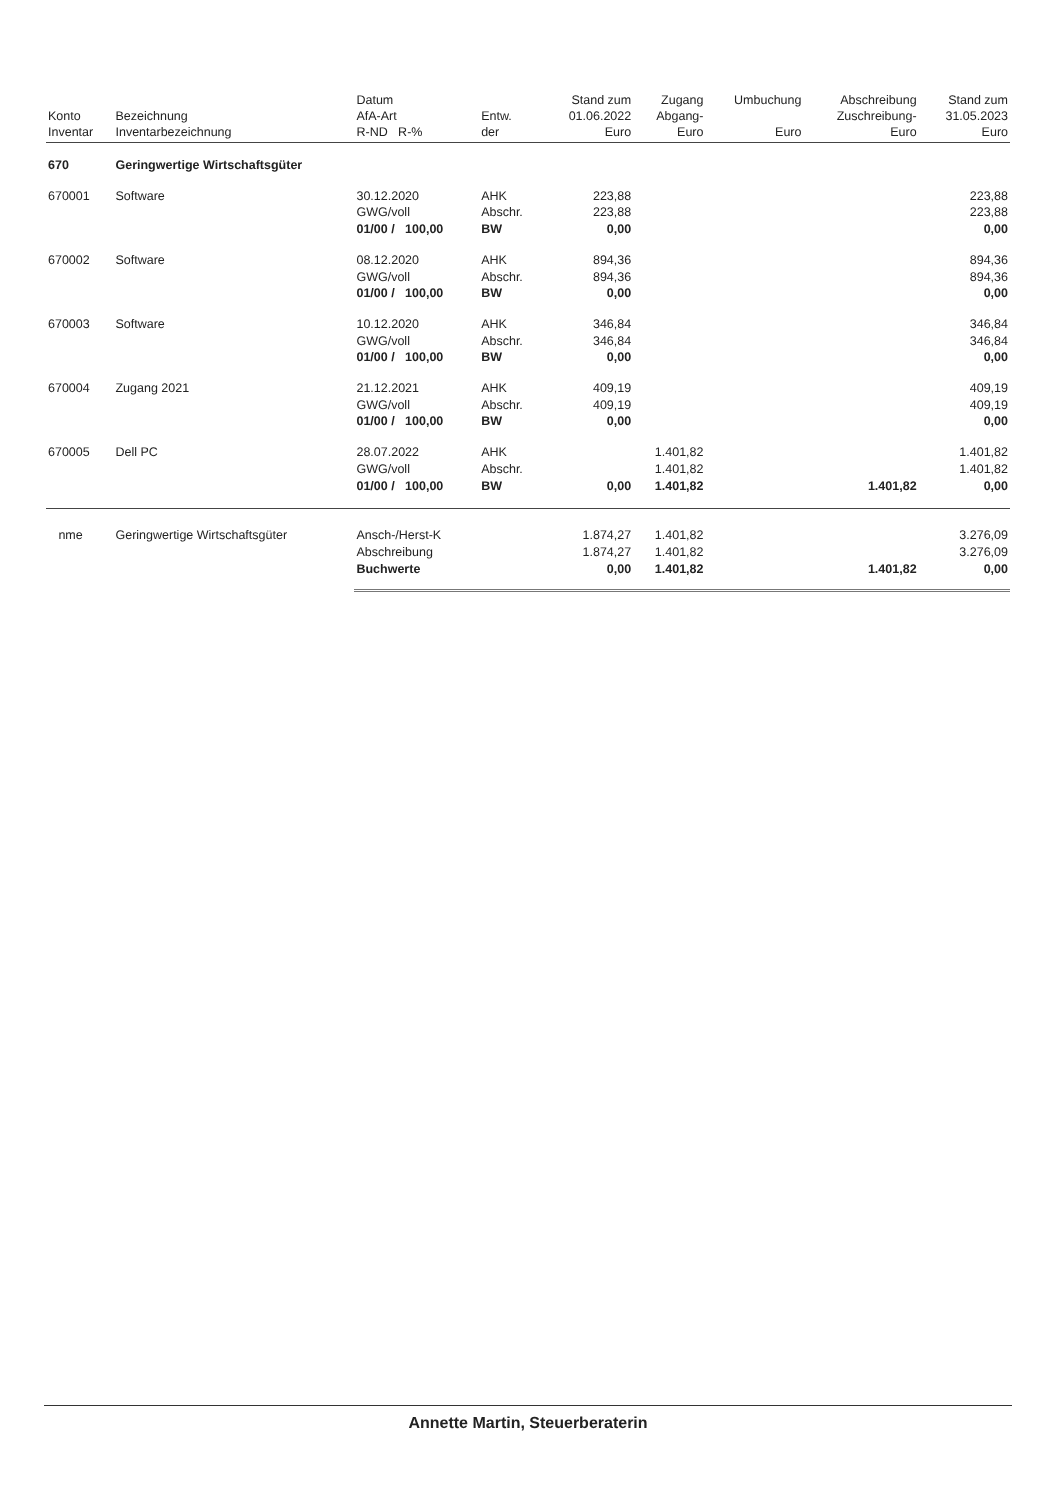| Konto Inventar | Bezeichnung Inventarbezeichnung | Datum AfA-Art R-ND R-% | Entw. der | Stand zum 01.06.2022 Euro | Zugang Abgang- Euro | Umbuchung Euro | Abschreibung Zuschreibung- Euro | Stand zum 31.05.2023 Euro |
| --- | --- | --- | --- | --- | --- | --- | --- | --- |
| 670 | Geringwertige Wirtschaftsgüter | | | | | | | |
| 670001 | Software | 30.12.2020 GWG/voll 01/00 / 100,00 | AHK Abschr. BW | 223,88 223,88 0,00 | | | | 223,88 223,88 0,00 |
| 670002 | Software | 08.12.2020 GWG/voll 01/00 / 100,00 | AHK Abschr. BW | 894,36 894,36 0,00 | | | | 894,36 894,36 0,00 |
| 670003 | Software | 10.12.2020 GWG/voll 01/00 / 100,00 | AHK Abschr. BW | 346,84 346,84 0,00 | | | | 346,84 346,84 0,00 |
| 670004 | Zugang 2021 | 21.12.2021 GWG/voll 01/00 / 100,00 | AHK Abschr. BW | 409,19 409,19 0,00 | | | | 409,19 409,19 0,00 |
| 670005 | Dell PC | 28.07.2022 GWG/voll 01/00 / 100,00 | AHK Abschr. BW | 0,00 | 1.401,82 1.401,82 1.401,82 | | 1.401,82 | 1.401,82 1.401,82 0,00 |
| nme | Geringwertige Wirtschaftsgüter | Ansch-/Herst-K Abschreibung Buchwerte | | 1.874,27 1.874,27 0,00 | 1.401,82 1.401,82 1.401,82 | | 1.401,82 | 3.276,09 3.276,09 0,00 |
Annette Martin, Steuerberaterin